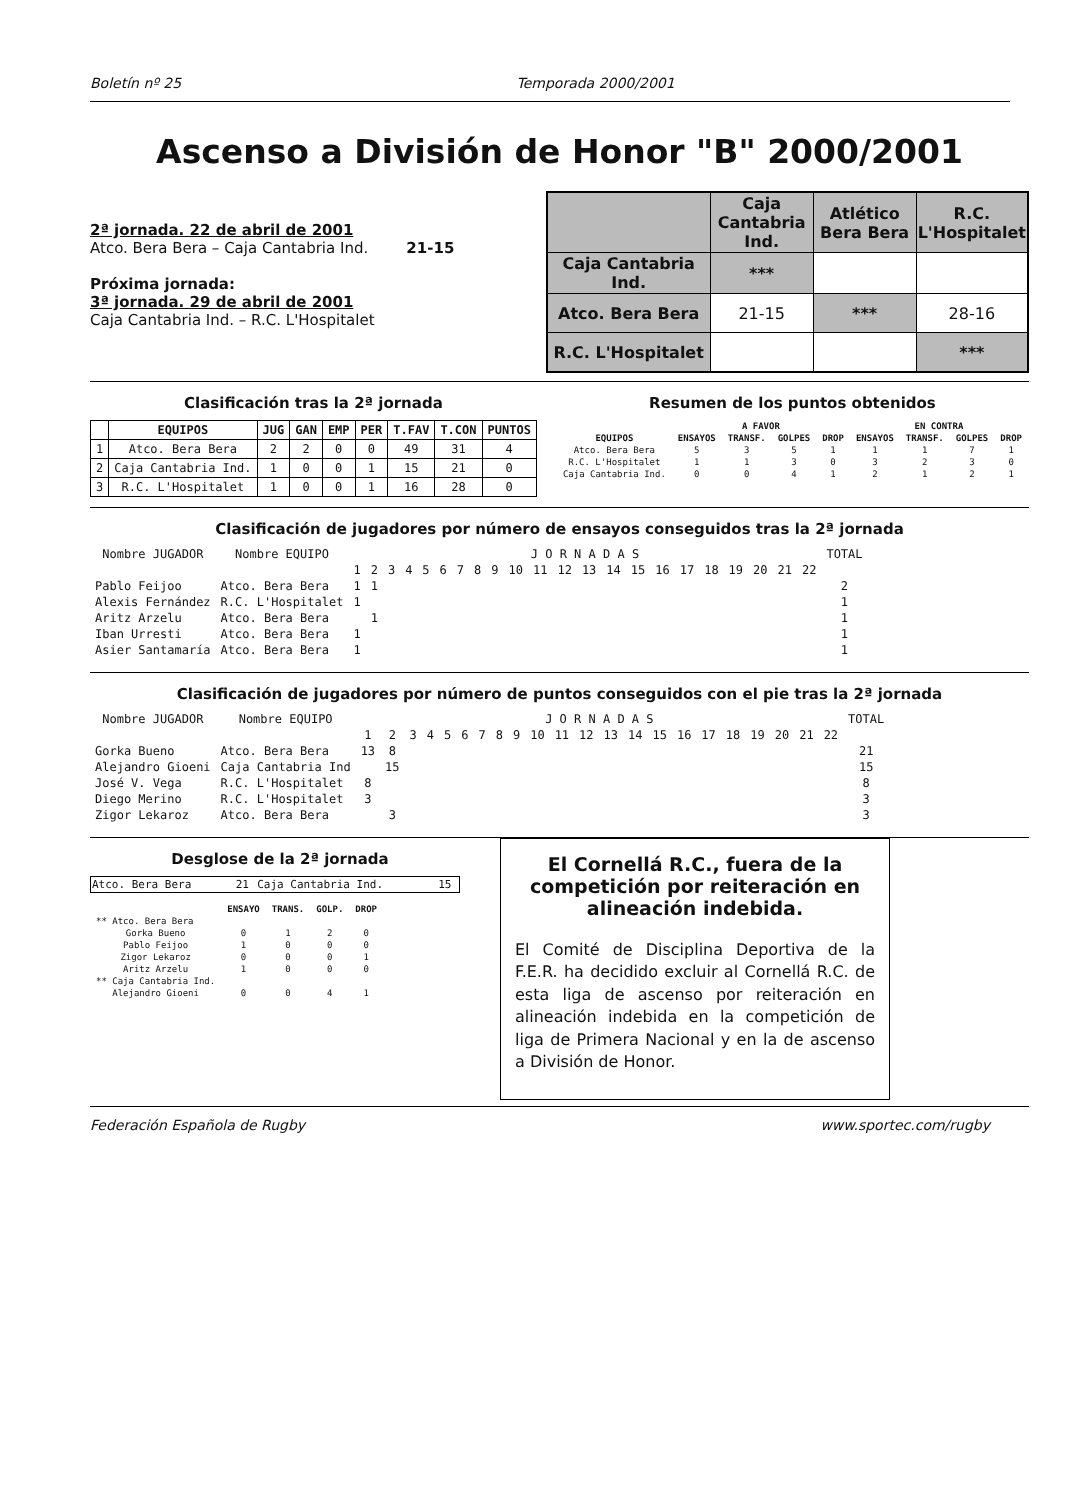Boletín nº 25 Temporada 2000/2001
Ascenso a División de Honor "B" 2000/2001
2ª jornada. 22 de abril de 2001
Atco. Bera Bera – Caja Cantabria Ind. 21-15
Próxima jornada:
3ª jornada. 29 de abril de 2001
Caja Cantabria Ind. – R.C. L'Hospitalet
| | Caja Cantabria Ind. | Atlético Bera Bera | R.C. L'Hospitalet |
| Caja Cantabria Ind. | *** | | |
| Atco. Bera Bera | 21-15 | *** | 28-16 |
| R.C. L'Hospitalet | | | *** |
Clasificación tras la 2ª jornada
| | EQUIPOS | JUG | GAN | EMP | PER | T.FAV | T.CON | PUNTOS |
| --- | --- | --- | --- | --- | --- | --- | --- | --- |
| 1 | Atco. Bera Bera | 2 | 2 | 0 | 0 | 49 | 31 | 4 |
| 2 | Caja Cantabria Ind. | 1 | 0 | 0 | 1 | 15 | 21 | 0 |
| 3 | R.C. L'Hospitalet | 1 | 0 | 0 | 1 | 16 | 28 | 0 |
Resumen de los puntos obtenidos
| | A FAVOR | | | | EN CONTRA | | | |
| --- | --- | --- | --- | --- | --- | --- | --- | --- |
| EQUIPOS | ENSAYOS | TRANSF. | GOLPES | DROP | ENSAYOS | TRANSF. | GOLPES | DROP |
| Atco. Bera Bera | 5 | 3 | 5 | 1 | 1 | 1 | 7 | 1 |
| R.C. L'Hospitalet | 1 | 1 | 3 | 0 | 3 | 2 | 3 | 0 |
| Caja Cantabria Ind. | 0 | 0 | 4 | 1 | 2 | 1 | 2 | 1 |
Clasificación de jugadores por número de ensayos conseguidos tras la 2ª jornada
| Nombre JUGADOR | Nombre EQUIPO | J O R N A D A S | | | | | | | | | | | | | | | | | | | | | | TOTAL |
| --- | --- | --- | --- | --- | --- | --- | --- | --- | --- | --- | --- | --- | --- | --- | --- | --- | --- | --- | --- | --- | --- | --- | --- | --- |
| | | 1 | 2 | 3 | 4 | 5 | 6 | 7 | 8 | 9 | 10 | 11 | 12 | 13 | 14 | 15 | 16 | 17 | 18 | 19 | 20 | 21 | 22 | |
| Pablo Feijoo | Atco. Bera Bera | 1 | 1 | | | | | | | | | | | | | | | | | | | | | 2 |
| Alexis Fernández | R.C. L'Hospitalet | 1 | | | | | | | | | | | | | | | | | | | | | | 1 |
| Aritz Arzelu | Atco. Bera Bera | | 1 | | | | | | | | | | | | | | | | | | | | | 1 |
| Iban Urresti | Atco. Bera Bera | 1 | | | | | | | | | | | | | | | | | | | | | | 1 |
| Asier Santamaría | Atco. Bera Bera | 1 | | | | | | | | | | | | | | | | | | | | | | 1 |
Clasificación de jugadores por número de puntos conseguidos con el pie tras la 2ª jornada
| Nombre JUGADOR | Nombre EQUIPO | J O R N A D A S | | | | | | | | | | | | | | | | | | | | | | TOTAL |
| --- | --- | --- | --- | --- | --- | --- | --- | --- | --- | --- | --- | --- | --- | --- | --- | --- | --- | --- | --- | --- | --- | --- | --- | --- |
| | | 1 | 2 | 3 | 4 | 5 | 6 | 7 | 8 | 9 | 10 | 11 | 12 | 13 | 14 | 15 | 16 | 17 | 18 | 19 | 20 | 21 | 22 | |
| Gorka Bueno | Atco. Bera Bera | 13 | 8 | | | | | | | | | | | | | | | | | | | | | 21 |
| Alejandro Gioeni | Caja Cantabria Ind | | 15 | | | | | | | | | | | | | | | | | | | | | 15 |
| José V. Vega | R.C. L'Hospitalet | 8 | | | | | | | | | | | | | | | | | | | | | | 8 |
| Diego Merino | R.C. L'Hospitalet | 3 | | | | | | | | | | | | | | | | | | | | | | 3 |
| Zigor Lekaroz | Atco. Bera Bera | | 3 | | | | | | | | | | | | | | | | | | | | | 3 |
Desglose de la 2ª jornada
| Atco. Bera Bera | 21 | Caja Cantabria Ind. | 15 |
| | ENSAYO | TRANS. | GOLP. | DROP |
| --- | --- | --- | --- | --- |
| ** Atco. Bera Bera | | | | |
| Gorka Bueno | 0 | 1 | 2 | 0 |
| Pablo Feijoo | 1 | 0 | 0 | 0 |
| Zigor Lekaroz | 0 | 0 | 0 | 1 |
| Aritz Arzelu | 1 | 0 | 0 | 0 |
| ** Caja Cantabria Ind. | | | | |
| Alejandro Gioeni | 0 | 0 | 4 | 1 |
El Cornellá R.C., fuera de la competición por reiteración en alineación indebida.
El Comité de Disciplina Deportiva de la F.E.R. ha decidido excluir al Cornellá R.C. de esta liga de ascenso por reiteración en alineación indebida en la competición de liga de Primera Nacional y en la de ascenso a División de Honor.
Federación Española de Rugby www.sportec.com/rugby